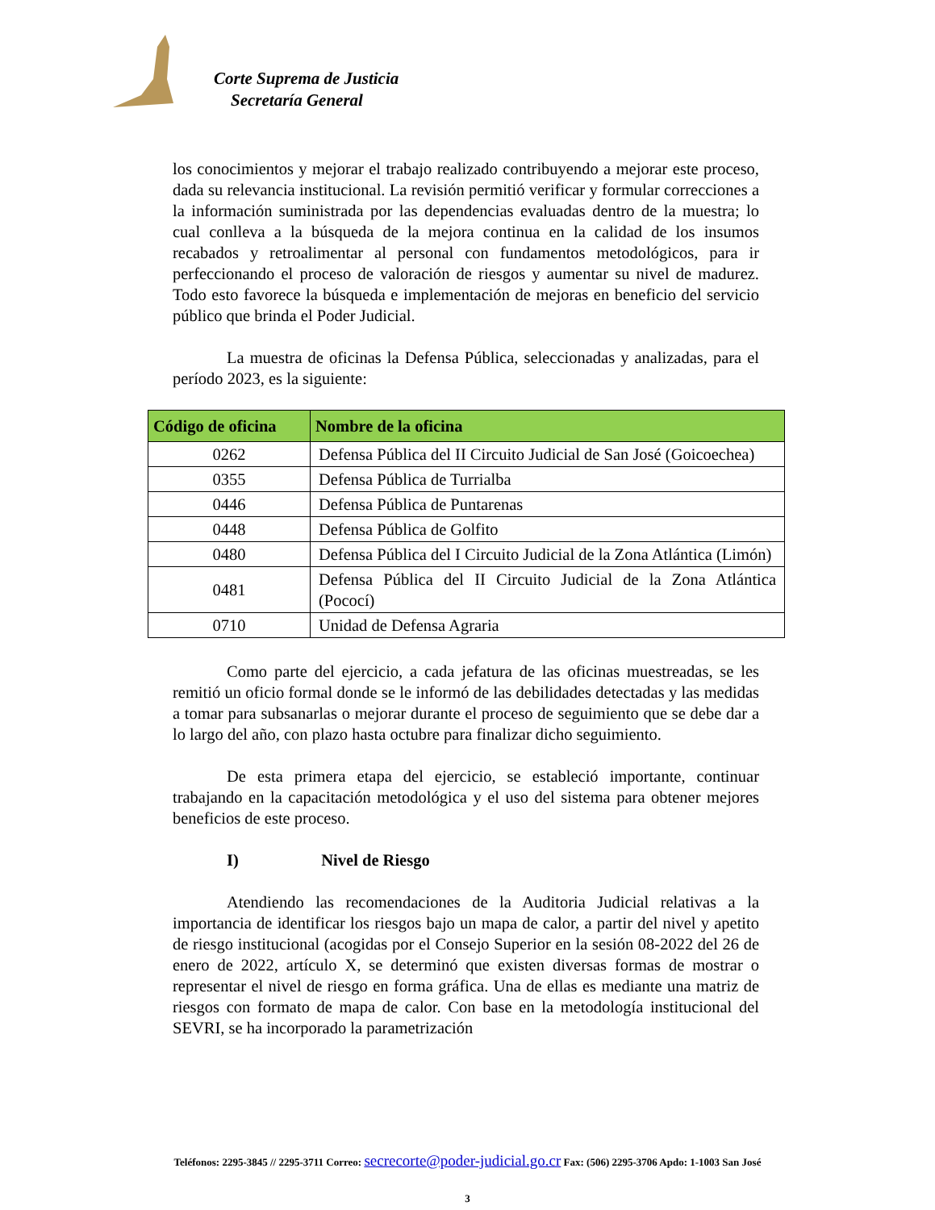Corte Suprema de Justicia
Secretaría General
los conocimientos y mejorar el trabajo realizado contribuyendo a mejorar este proceso, dada su relevancia institucional. La revisión permitió verificar y formular correcciones a la información suministrada por las dependencias evaluadas dentro de la muestra; lo cual conlleva a la búsqueda de la mejora continua en la calidad de los insumos recabados y retroalimentar al personal con fundamentos metodológicos, para ir perfeccionando el proceso de valoración de riesgos y aumentar su nivel de madurez. Todo esto favorece la búsqueda e implementación de mejoras en beneficio del servicio público que brinda el Poder Judicial.
La muestra de oficinas la Defensa Pública, seleccionadas y analizadas, para el período 2023, es la siguiente:
| Código de oficina | Nombre de la oficina |
| --- | --- |
| 0262 | Defensa Pública del II Circuito Judicial de San José (Goicoechea) |
| 0355 | Defensa Pública de Turrialba |
| 0446 | Defensa Pública de Puntarenas |
| 0448 | Defensa Pública de Golfito |
| 0480 | Defensa Pública del I Circuito Judicial de la Zona Atlántica (Limón) |
| 0481 | Defensa Pública del II Circuito Judicial de la Zona Atlántica (Pococí) |
| 0710 | Unidad de Defensa Agraria |
Como parte del ejercicio, a cada jefatura de las oficinas muestreadas, se les remitió un oficio formal donde se le informó de las debilidades detectadas y las medidas a tomar para subsanarlas o mejorar durante el proceso de seguimiento que se debe dar a lo largo del año, con plazo hasta octubre para finalizar dicho seguimiento.
De esta primera etapa del ejercicio, se estableció importante, continuar trabajando en la capacitación metodológica y el uso del sistema para obtener mejores beneficios de este proceso.
I) Nivel de Riesgo
Atendiendo las recomendaciones de la Auditoria Judicial relativas a la importancia de identificar los riesgos bajo un mapa de calor, a partir del nivel y apetito de riesgo institucional (acogidas por el Consejo Superior en la sesión 08-2022 del 26 de enero de 2022, artículo X, se determinó que existen diversas formas de mostrar o representar el nivel de riesgo en forma gráfica. Una de ellas es mediante una matriz de riesgos con formato de mapa de calor. Con base en la metodología institucional del SEVRI, se ha incorporado la parametrización
Teléfonos: 2295-3845 // 2295-3711 Correo: secrecorte@poder-judicial.go.cr Fax: (506) 2295-3706 Apdo: 1-1003 San José
3